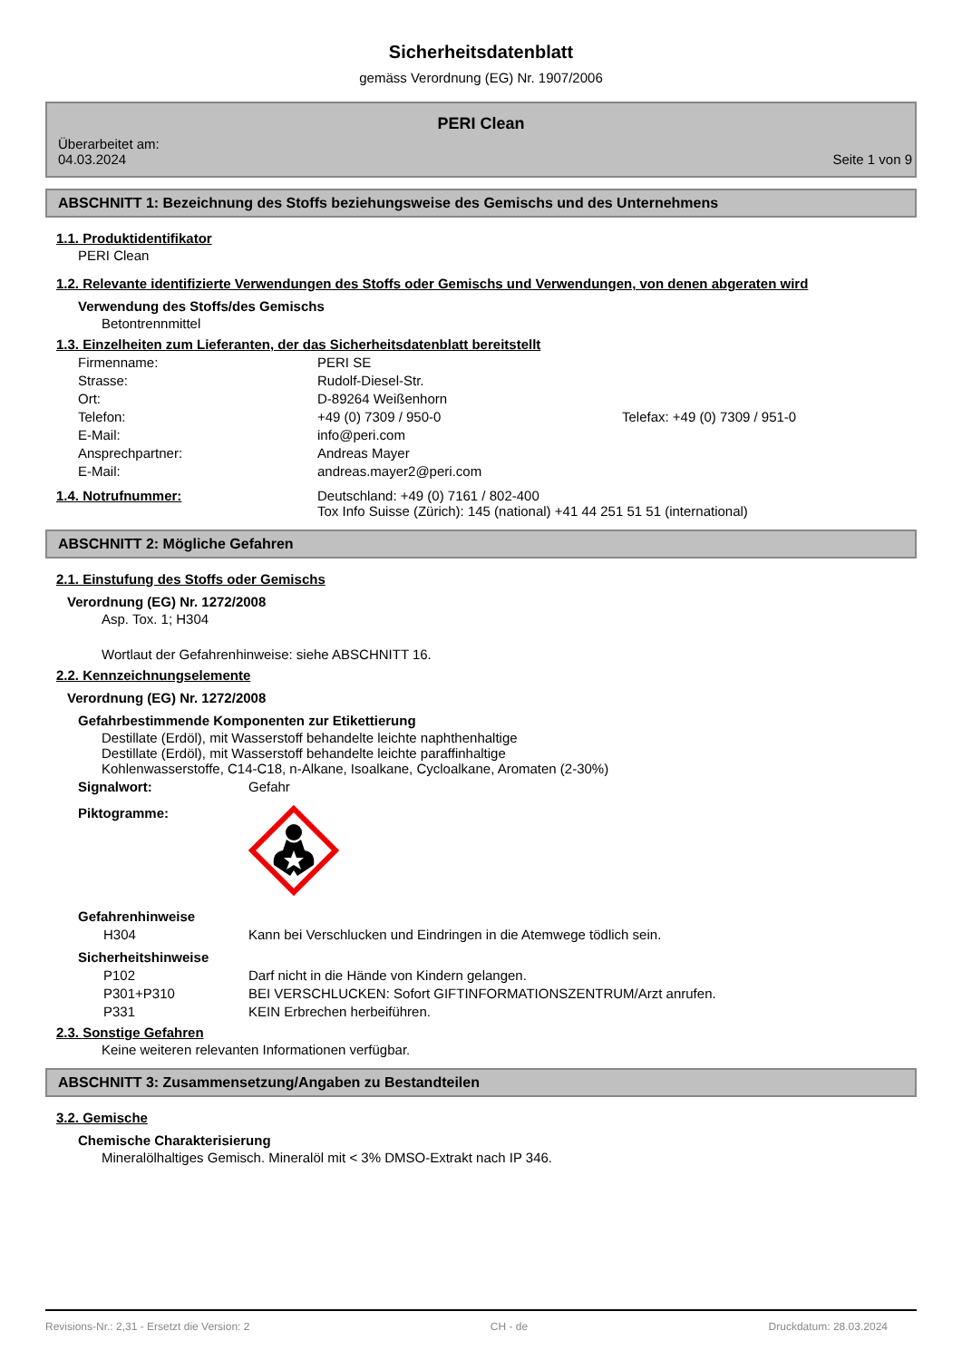Sicherheitsdatenblatt
gemäss Verordnung (EG) Nr. 1907/2006
PERI Clean
Überarbeitet am:
04.03.2024
Seite 1 von 9
ABSCHNITT 1: Bezeichnung des Stoffs beziehungsweise des Gemischs und des Unternehmens
1.1. Produktidentifikator
PERI Clean
1.2. Relevante identifizierte Verwendungen des Stoffs oder Gemischs und Verwendungen, von denen abgeraten wird
Verwendung des Stoffs/des Gemischs
Betontrennmittel
1.3. Einzelheiten zum Lieferanten, der das Sicherheitsdatenblatt bereitstellt
Firmenname: PERI SE
Strasse: Rudolf-Diesel-Str.
Ort: D-89264 Weißenhorn
Telefon: +49 (0) 7309 / 950-0 Telefax: +49 (0) 7309 / 951-0
E-Mail: info@peri.com
Ansprechpartner: Andreas Mayer
E-Mail: andreas.mayer2@peri.com
1.4. Notrufnummer: Deutschland: +49 (0) 7161 / 802-400
Tox Info Suisse (Zürich): 145 (national) +41 44 251 51 51 (international)
ABSCHNITT 2: Mögliche Gefahren
2.1. Einstufung des Stoffs oder Gemischs
Verordnung (EG) Nr. 1272/2008
Asp. Tox. 1; H304
Wortlaut der Gefahrenhinweise: siehe ABSCHNITT 16.
2.2. Kennzeichnungselemente
Verordnung (EG) Nr. 1272/2008
Gefahrbestimmende Komponenten zur Etikettierung
Destillate (Erdöl), mit Wasserstoff behandelte leichte naphthenhaltige
Destillate (Erdöl), mit Wasserstoff behandelte leichte paraffinhaltige
Kohlenwasserstoffe, C14-C18, n-Alkane, Isoalkane, Cycloalkane, Aromaten (2-30%)
Signalwort: Gefahr
Piktogramme:
Gefahrenhinweise
H304 Kann bei Verschlucken und Eindringen in die Atemwege tödlich sein.
Sicherheitshinweise
P102 Darf nicht in die Hände von Kindern gelangen.
P301+P310 BEI VERSCHLUCKEN: Sofort GIFTINFORMATIONSZENTRUM/Arzt anrufen.
P331 KEIN Erbrechen herbeiführen.
2.3. Sonstige Gefahren
Keine weiteren relevanten Informationen verfügbar.
ABSCHNITT 3: Zusammensetzung/Angaben zu Bestandteilen
3.2. Gemische
Chemische Charakterisierung
Mineralölhaltiges Gemisch. Mineralöl mit < 3% DMSO-Extrakt nach IP 346.
Revisions-Nr.: 2,31 - Ersetzt die Version: 2 CH - de Druckdatum: 28.03.2024